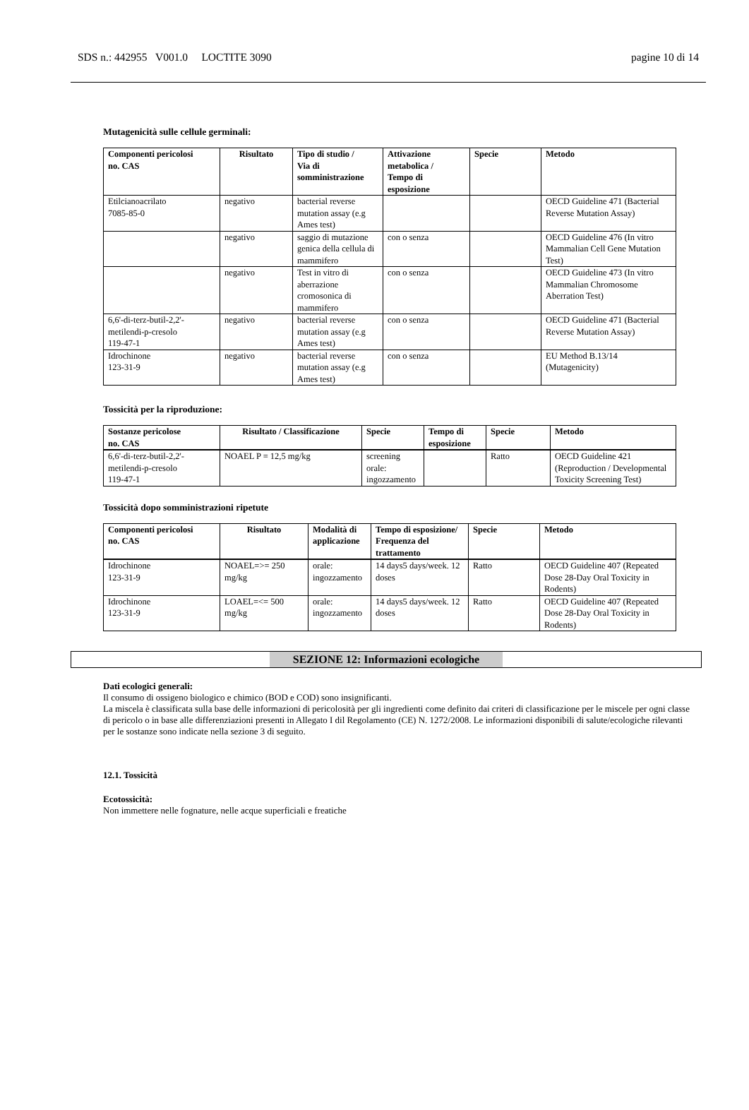SDS n.: 442955 V001.0 LOCTITE 3090 pagine 10 di 14
Mutagenicità sulle cellule germinali:
| Componenti pericolosi no. CAS | Risultato | Tipo di studio / Via di somministrazione | Attivazione metabolica / Tempo di esposizione | Specie | Metodo |
| --- | --- | --- | --- | --- | --- |
| Etilcianoacrilato 7085-85-0 | negativo | bacterial reverse mutation assay (e.g Ames test) | | | OECD Guideline 471 (Bacterial Reverse Mutation Assay) |
| | negativo | saggio di mutazione genica della cellula di mammifero | con o senza | | OECD Guideline 476 (In vitro Mammalian Cell Gene Mutation Test) |
| | negativo | Test in vitro di aberrazione cromosonica di mammifero | con o senza | | OECD Guideline 473 (In vitro Mammalian Chromosome Aberration Test) |
| 6,6'-di-terz-butil-2,2'-metilendi-p-cresolo 119-47-1 | negativo | bacterial reverse mutation assay (e.g Ames test) | con o senza | | OECD Guideline 471 (Bacterial Reverse Mutation Assay) |
| Idrochinone 123-31-9 | negativo | bacterial reverse mutation assay (e.g Ames test) | con o senza | | EU Method B.13/14 (Mutagenicity) |
Tossicità per la riproduzione:
| Sostanze pericolose no. CAS | Risultato / Classificazione | Specie | Tempo di esposizione | Specie | Metodo |
| --- | --- | --- | --- | --- | --- |
| 6,6'-di-terz-butil-2,2'-metilendi-p-cresolo 119-47-1 | NOAEL P = 12,5 mg/kg | screening orale: ingozzamento | | Ratto | OECD Guideline 421 (Reproduction / Developmental Toxicity Screening Test) |
Tossicità dopo somministrazioni ripetute
| Componenti pericolosi no. CAS | Risultato | Modalità di applicazione | Tempo di esposizione/ Frequenza del trattamento | Specie | Metodo |
| --- | --- | --- | --- | --- | --- |
| Idrochinone 123-31-9 | NOAEL=>= 250 mg/kg | orale: ingozzamento | 14 days5 days/week. 12 doses | Ratto | OECD Guideline 407 (Repeated Dose 28-Day Oral Toxicity in Rodents) |
| Idrochinone 123-31-9 | LOAEL=<= 500 mg/kg | orale: ingozzamento | 14 days5 days/week. 12 doses | Ratto | OECD Guideline 407 (Repeated Dose 28-Day Oral Toxicity in Rodents) |
SEZIONE 12: Informazioni ecologiche
Dati ecologici generali:
Il consumo di ossigeno biologico e chimico (BOD e COD) sono insignificanti.
La miscela è classificata sulla base delle informazioni di pericolosità per gli ingredienti come definito dai criteri di classificazione per le miscele per ogni classe di pericolo o in base alle differenziazioni presenti in Allegato I dil Regolamento (CE) N. 1272/2008. Le informazioni disponibili di salute/ecologiche rilevanti per le sostanze sono indicate nella sezione 3 di seguito.
12.1. Tossicità
Ecotossicità:
Non immettere nelle fognature, nelle acque superficiali e freatiche